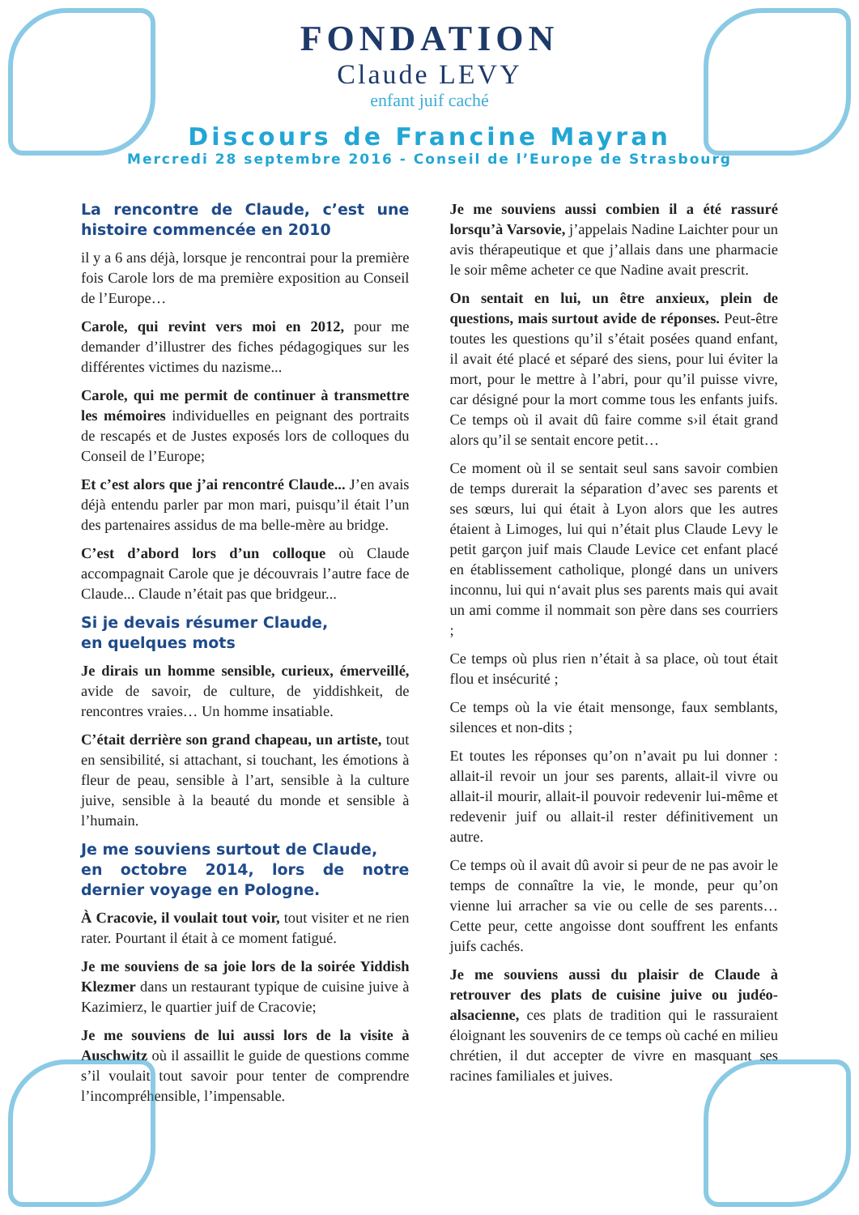FONDATION
Claude LEVY
enfant juif caché
Discours de Francine Mayran
Mercredi 28 septembre 2016 - Conseil de l’Europe de Strasbourg
La rencontre de Claude, c’est une histoire commencée en 2010
il y a 6 ans déjà, lorsque je rencontrai pour la première fois Carole lors de ma première exposition au Conseil de l’Europe…
Carole, qui revint vers moi en 2012, pour me demander d’illustrer des fiches pédagogiques sur les différentes victimes du nazisme...
Carole, qui me permit de continuer à transmettre les mémoires individuelles en peignant des portraits de rescapés et de Justes exposés lors de colloques du Conseil de l’Europe;
Et c’est alors que j’ai rencontré Claude... J’en avais déjà entendu parler par mon mari, puisqu’il était l’un des partenaires assidus de ma belle-mère au bridge.
C’est d’abord lors d’un colloque où Claude accompagnait Carole que je découvrais l’autre face de Claude... Claude n’était pas que bridgeur...
Si je devais résumer Claude,
en quelques mots
Je dirais un homme sensible, curieux, émerveillé, avide de savoir, de culture, de yiddishkeit, de rencontres vraies… Un homme insatiable.
C’était derrière son grand chapeau, un artiste, tout en sensibilité, si attachant, si touchant, les émotions à fleur de peau, sensible à l’art, sensible à la culture juive, sensible à la beauté du monde et sensible à l’humain.
Je me souviens surtout de Claude,
en octobre 2014, lors de notre dernier voyage en Pologne.
À Cracovie, il voulait tout voir, tout visiter et ne rien rater. Pourtant il était à ce moment fatigué.
Je me souviens de sa joie lors de la soirée Yiddish Klezmer dans un restaurant typique de cuisine juive à Kazimierz, le quartier juif de Cracovie;
Je me souviens de lui aussi lors de la visite à Auschwitz où il assaillit le guide de questions comme s’il voulait tout savoir pour tenter de comprendre l’incompréhensible, l’impensable.
Je me souviens aussi combien il a été rassuré lorsqu’à Varsovie, j’appelais Nadine Laichter pour un avis thérapeutique et que j’allais dans une pharmacie le soir même acheter ce que Nadine avait prescrit.
On sentait en lui, un être anxieux, plein de questions, mais surtout avide de réponses. Peut-être toutes les questions qu’il s’était posées quand enfant, il avait été placé et séparé des siens, pour lui éviter la mort, pour le mettre à l’abri, pour qu’il puisse vivre, car désigné pour la mort comme tous les enfants juifs. Ce temps où il avait dû faire comme s›il était grand alors qu’il se sentait encore petit…
Ce moment où il se sentait seul sans savoir combien de temps durerait la séparation d’avec ses parents et ses sœurs, lui qui était à Lyon alors que les autres étaient à Limoges, lui qui n’était plus Claude Levy le petit garçon juif mais Claude Levice cet enfant placé en établissement catholique, plongé dans un univers inconnu, lui qui n‘avait plus ses parents mais qui avait un ami comme il nommait son père dans ses courriers ;
Ce temps où plus rien n’était à sa place, où tout était flou et insécurité ;
Ce temps où la vie était mensonge, faux semblants, silences et non-dits ;
Et toutes les réponses qu’on n’avait pu lui donner : allait-il revoir un jour ses parents, allait-il vivre ou allait-il mourir, allait-il pouvoir redevenir lui-même et redevenir juif ou allait-il rester définitivement un autre.
Ce temps où il avait dû avoir si peur de ne pas avoir le temps de connaître la vie, le monde, peur qu’on vienne lui arracher sa vie ou celle de ses parents… Cette peur, cette angoisse dont souffrent les enfants juifs cachés.
Je me souviens aussi du plaisir de Claude à retrouver des plats de cuisine juive ou judéo-alsacienne, ces plats de tradition qui le rassuraient éloignant les souvenirs de ce temps où caché en milieu chrétien, il dut accepter de vivre en masquant ses racines familiales et juives.